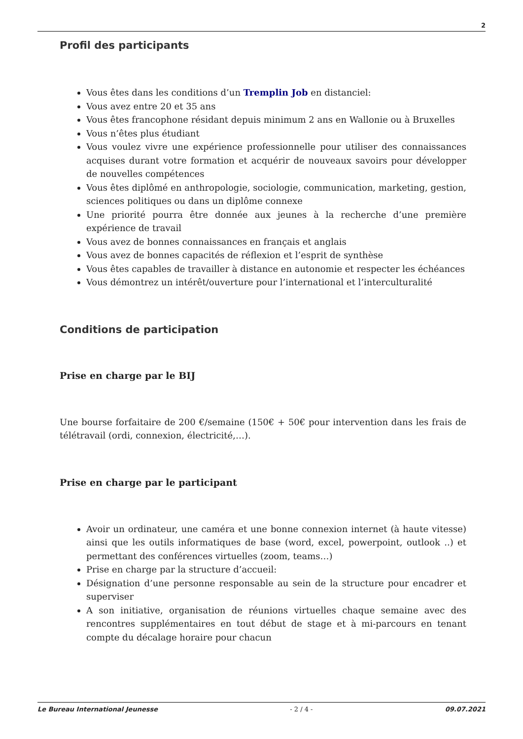2
Profil des participants
Vous êtes dans les conditions d’un Tremplin Job en distanciel:
Vous avez entre 20 et 35 ans
Vous êtes francophone résidant depuis minimum 2 ans en Wallonie ou à Bruxelles
Vous n’êtes plus étudiant
Vous voulez vivre une expérience professionnelle pour utiliser des connaissances acquises durant votre formation et acquérir de nouveaux savoirs pour développer de nouvelles compétences
Vous êtes diplômé en anthropologie, sociologie, communication, marketing, gestion, sciences politiques ou dans un diplôme connexe
Une priorité pourra être donnée aux jeunes à la recherche d’une première expérience de travail
Vous avez de bonnes connaissances en français et anglais
Vous avez de bonnes capacités de réflexion et l’esprit de synthèse
Vous êtes capables de travailler à distance en autonomie et respecter les échéances
Vous démontrez un intérêt/ouverture pour l’international et l’interculturalité
Conditions de participation
Prise en charge par le BIJ
Une bourse forfaitaire de 200 €/semaine (150€ + 50€ pour intervention dans les frais de télétravail (ordi, connexion, électricité,…).
Prise en charge par le participant
Avoir un ordinateur, une caméra et une bonne connexion internet (à haute vitesse) ainsi que les outils informatiques de base (word, excel, powerpoint, outlook ..) et permettant des conférences virtuelles (zoom, teams…)
Prise en charge par la structure d’accueil:
Désignation d’une personne responsable au sein de la structure pour encadrer et superviser
A son initiative, organisation de réunions virtuelles chaque semaine avec des rencontres supplémentaires en tout début de stage et à mi-parcours en tenant compte du décalage horaire pour chacun
Le Bureau International Jeunesse - 2 / 4 - 09.07.2021